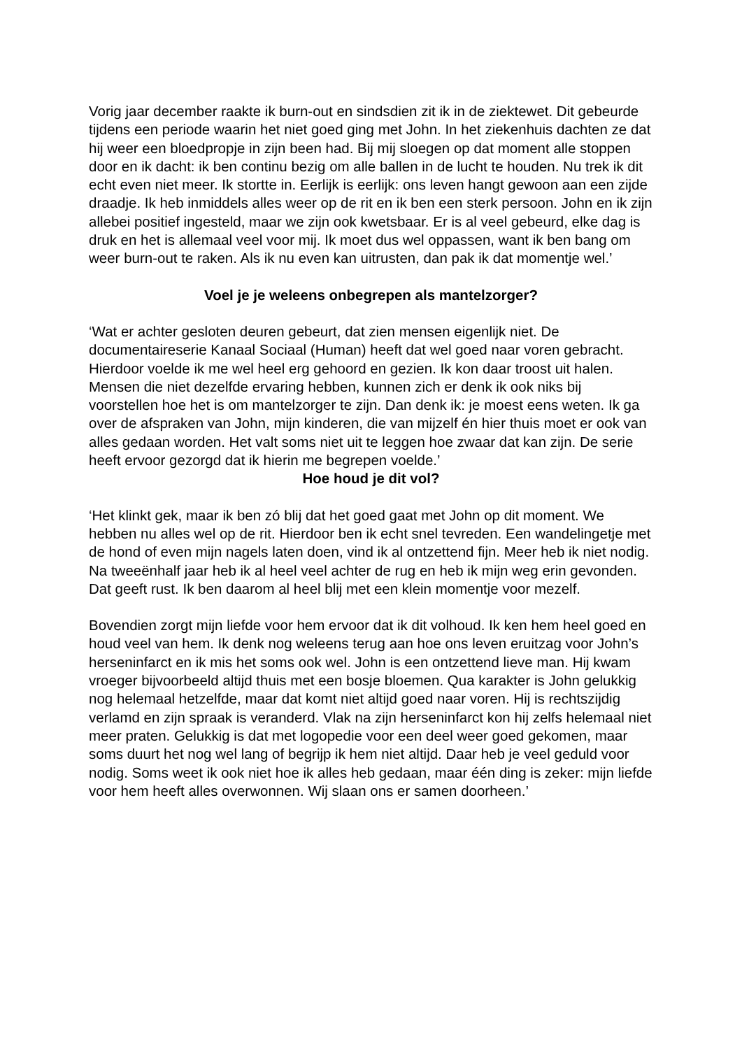Vorig jaar december raakte ik burn-out en sindsdien zit ik in de ziektewet. Dit gebeurde tijdens een periode waarin het niet goed ging met John. In het ziekenhuis dachten ze dat hij weer een bloedpropje in zijn been had. Bij mij sloegen op dat moment alle stoppen door en ik dacht: ik ben continu bezig om alle ballen in de lucht te houden. Nu trek ik dit echt even niet meer. Ik stortte in. Eerlijk is eerlijk: ons leven hangt gewoon aan een zijde draadje. Ik heb inmiddels alles weer op de rit en ik ben een sterk persoon. John en ik zijn allebei positief ingesteld, maar we zijn ook kwetsbaar. Er is al veel gebeurd, elke dag is druk en het is allemaal veel voor mij. Ik moet dus wel oppassen, want ik ben bang om weer burn-out te raken. Als ik nu even kan uitrusten, dan pak ik dat momentje wel.’
Voel je je weleens onbegrepen als mantelzorger?
‘Wat er achter gesloten deuren gebeurt, dat zien mensen eigenlijk niet. De documentaireserie Kanaal Sociaal (Human) heeft dat wel goed naar voren gebracht. Hierdoor voelde ik me wel heel erg gehoord en gezien. Ik kon daar troost uit halen. Mensen die niet dezelfde ervaring hebben, kunnen zich er denk ik ook niks bij voorstellen hoe het is om mantelzorger te zijn. Dan denk ik: je moest eens weten. Ik ga over de afspraken van John, mijn kinderen, die van mijzelf én hier thuis moet er ook van alles gedaan worden. Het valt soms niet uit te leggen hoe zwaar dat kan zijn. De serie heeft ervoor gezorgd dat ik hierin me begrepen voelde.’
Hoe houd je dit vol?
‘Het klinkt gek, maar ik ben zó blij dat het goed gaat met John op dit moment. We hebben nu alles wel op de rit. Hierdoor ben ik echt snel tevreden. Een wandelingetje met de hond of even mijn nagels laten doen, vind ik al ontzettend fijn. Meer heb ik niet nodig. Na tweeënhalf jaar heb ik al heel veel achter de rug en heb ik mijn weg erin gevonden. Dat geeft rust. Ik ben daarom al heel blij met een klein momentje voor mezelf.
Bovendien zorgt mijn liefde voor hem ervoor dat ik dit volhoud. Ik ken hem heel goed en houd veel van hem. Ik denk nog weleens terug aan hoe ons leven eruitzag voor John’s herseninfarct en ik mis het soms ook wel. John is een ontzettend lieve man. Hij kwam vroeger bijvoorbeeld altijd thuis met een bosje bloemen. Qua karakter is John gelukkig nog helemaal hetzelfde, maar dat komt niet altijd goed naar voren. Hij is rechtszijdig verlamd en zijn spraak is veranderd. Vlak na zijn herseninfarct kon hij zelfs helemaal niet meer praten. Gelukkig is dat met logopedie voor een deel weer goed gekomen, maar soms duurt het nog wel lang of begrijp ik hem niet altijd. Daar heb je veel geduld voor nodig. Soms weet ik ook niet hoe ik alles heb gedaan, maar één ding is zeker: mijn liefde voor hem heeft alles overwonnen. Wij slaan ons er samen doorheen.’